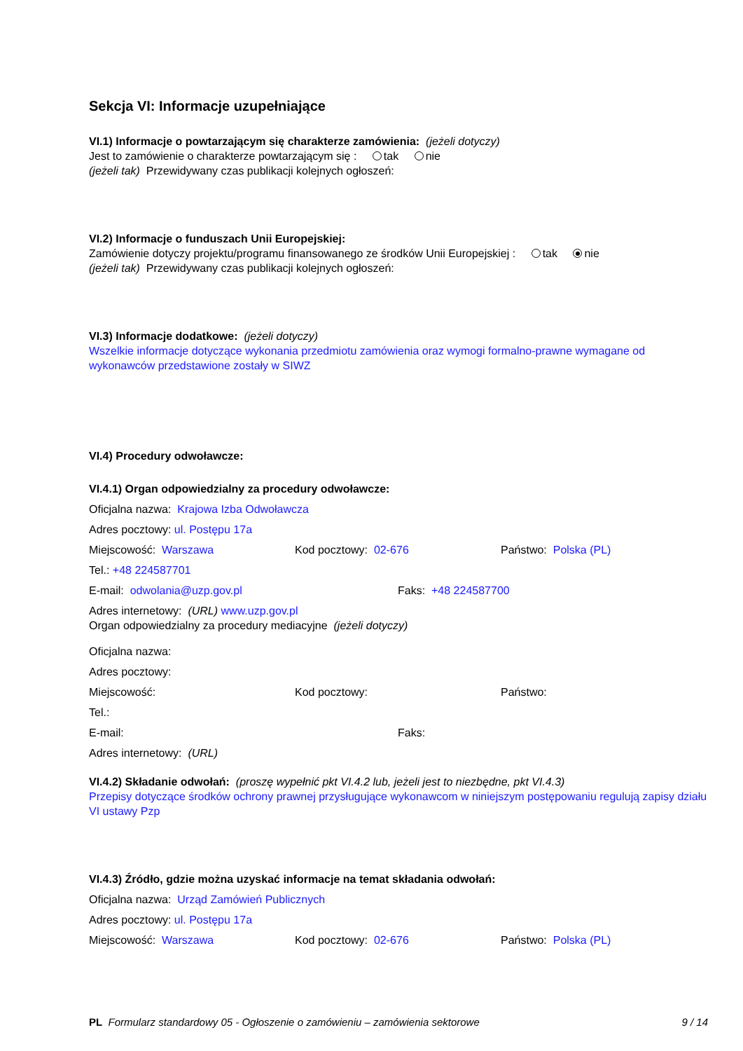Sekcja VI: Informacje uzupełniające
VI.1) Informacje o powtarzającym się charakterze zamówienia: (jeżeli dotyczy)
Jest to zamówienie o charakterze powtarzającym się : tak nie
(jeżeli tak) Przewidywany czas publikacji kolejnych ogłoszeń:
VI.2) Informacje o funduszach Unii Europejskiej:
Zamówienie dotyczy projektu/programu finansowanego ze środków Unii Europejskiej : tak nie
(jeżeli tak) Przewidywany czas publikacji kolejnych ogłoszeń:
VI.3) Informacje dodatkowe: (jeżeli dotyczy)
Wszelkie informacje dotyczące wykonania przedmiotu zamówienia oraz wymogi formalno-prawne wymagane od wykonawców przedstawione zostały w SIWZ
VI.4) Procedury odwoławcze:
VI.4.1) Organ odpowiedzialny za procedury odwoławcze:
Oficjalna nazwa: Krajowa Izba Odwoławcza
Adres pocztowy: ul. Postępu 17a
Miejscowość: Warszawa Kod pocztowy: 02-676 Państwo: Polska (PL)
Tel.: +48 224587701
E-mail: odwolania@uzp.gov.pl Faks: +48 224587700
Adres internetowy: (URL) www.uzp.gov.pl
Organ odpowiedzialny za procedury mediacyjne (jeżeli dotyczy)
Oficjalna nazwa:
Adres pocztowy:
Miejscowość: Kod pocztowy: Państwo:
Tel.:
E-mail: Faks:
Adres internetowy: (URL)
VI.4.2) Składanie odwołań: (proszę wypełnić pkt VI.4.2 lub, jeżeli jest to niezbędne, pkt VI.4.3)
Przepisy dotyczące środków ochrony prawnej przysługujące wykonawcom w niniejszym postępowaniu regulują zapisy działu VI ustawy Pzp
VI.4.3) Źródło, gdzie można uzyskać informacje na temat składania odwołań:
Oficjalna nazwa: Urząd Zamówień Publicznych
Adres pocztowy: ul. Postępu 17a
Miejscowość: Warszawa Kod pocztowy: 02-676 Państwo: Polska (PL)
PL Formularz standardowy 05 - Ogłoszenie o zamówieniu – zamówienia sektorowe
9 / 14